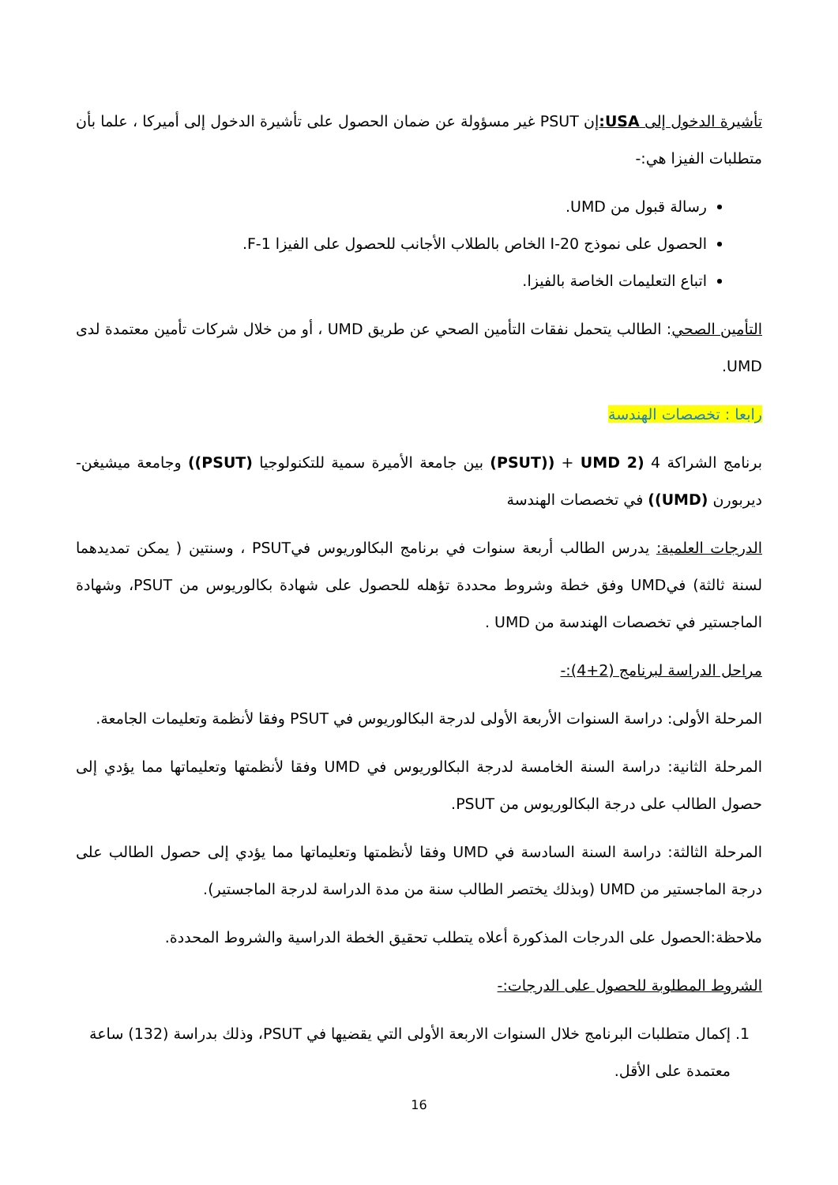تأشيرة الدخول إلى USA: إن PSUT غير مسؤولة عن ضمان الحصول على تأشيرة الدخول إلى أميركا ، علما بأن متطلبات الفيزا هي:-
رسالة قبول من UMD.
الحصول على نموذج I-20 الخاص بالطلاب الأجانب للحصول على الفيزا F-1.
اتباع التعليمات الخاصة بالفيزا.
التأمين الصحي: الطالب يتحمل نفقات التأمين الصحي عن طريق UMD ، أو من خلال شركات تأمين معتمدة لدى UMD.
رابعا : تخصصات الهندسة
برنامج الشراكة 4 (UMD 2 + ((PSUT) بين جامعة الأميرة سمية للتكنولوجيا (PSUT)) وجامعة ميشيغن-ديربورن (UMD)) في تخصصات الهندسة
الدرجات العلمية: يدرس الطالب أربعة سنوات في برنامج البكالوريوس فيPSUT ، وسنتين ( يمكن تمديدهما لسنة ثالثة) فيUMD وفق خطة وشروط محددة تؤهله للحصول على شهادة بكالوريوس من PSUT، وشهادة الماجستير في تخصصات الهندسة من UMD .
مراحل الدراسة لبرنامج (2+4):-
المرحلة الأولى: دراسة السنوات الأربعة الأولى لدرجة البكالوريوس في PSUT وفقا لأنظمة وتعليمات الجامعة.
المرحلة الثانية: دراسة السنة الخامسة لدرجة البكالوريوس في UMD وفقا لأنظمتها وتعليماتها مما يؤدي إلى حصول الطالب على درجة البكالوريوس من PSUT.
المرحلة الثالثة: دراسة السنة السادسة في UMD وفقا لأنظمتها وتعليماتها مما يؤدي إلى حصول الطالب على درجة الماجستير من UMD (وبذلك يختصر الطالب سنة من مدة الدراسة لدرجة الماجستير).
ملاحظة:الحصول على الدرجات المذكورة أعلاه يتطلب تحقيق الخطة الدراسية والشروط المحددة.
الشروط المطلوبة للحصول على الدرجات:-
1. إكمال متطلبات البرنامج خلال السنوات الاربعة الأولى التي يقضيها في PSUT، وذلك بدراسة (132) ساعة معتمدة على الأقل.
16